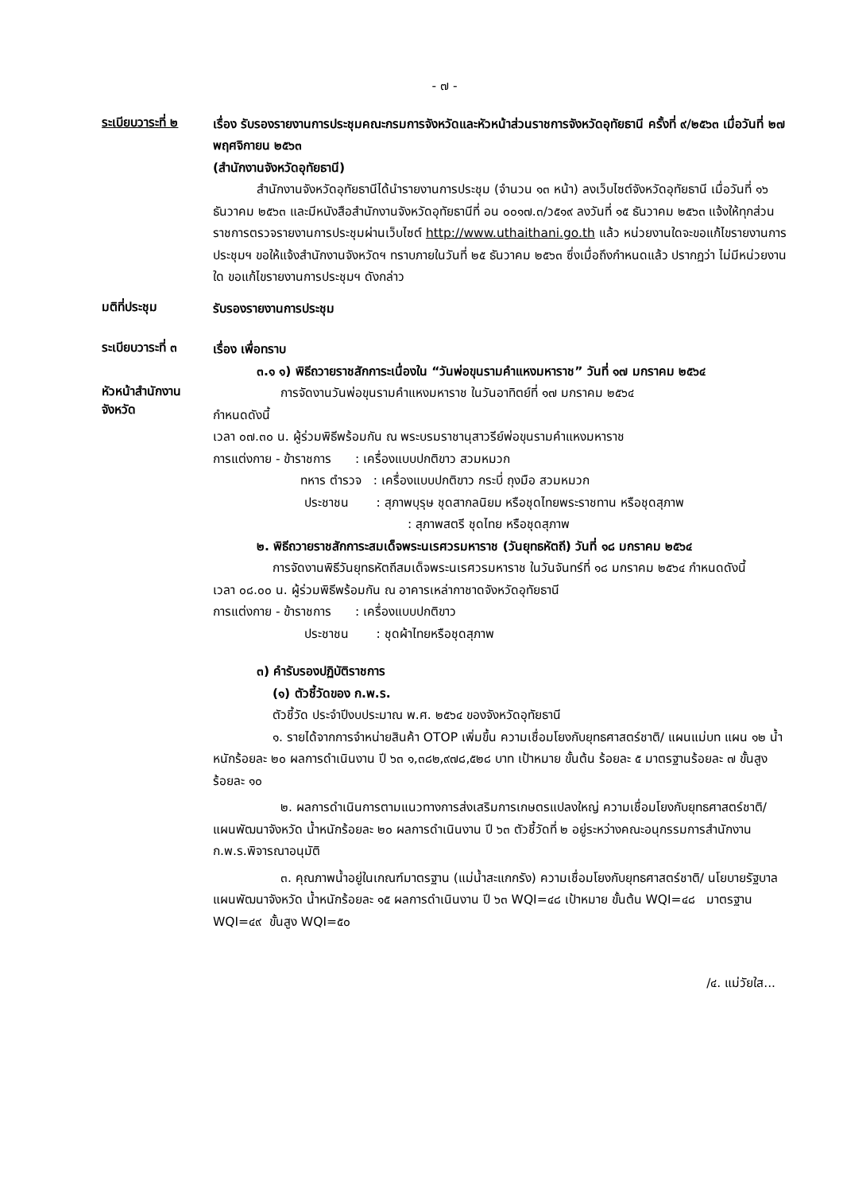- ๗ -
ระเบียบวาระที่ ๒
เรื่อง รับรองรายงานการประชุมคณะกรมการจังหวัดและหัวหน้าส่วนราชการจังหวัดอุทัยธานี ครั้งที่ ๙/๒๕๖๓ เมื่อวันที่ ๒๗ พฤศจิกายน ๒๕๖๓
(สำนักงานจังหวัดอุทัยธานี)
สำนักงานจังหวัดอุทัยธานีได้นำรายงานการประชุม (จำนวน ๑๓ หน้า) ลงเว็บไซต์จังหวัดอุทัยธานี เมื่อวันที่ ๑๖ ธันวาคม ๒๕๖๓ และมีหนังสือสำนักงานจังหวัดอุทัยธานีที่ อน ๐๐๑๗.๓/ว๕๑๙ ลงวันที่ ๑๕ ธันวาคม ๒๕๖๓ แจ้งให้ทุกส่วนราชการตรวจรายงานการประชุมผ่านเว็บไซต์ http://www.uthaithani.go.th แล้ว หน่วยงานใดจะขอแก้ไขรายงานการประชุมฯ ขอให้แจ้งสำนักงานจังหวัดฯ ทราบภายในวันที่ ๒๕ ธันวาคม ๒๕๖๓ ซึ่งเมื่อถึงกำหนดแล้ว ปรากฏว่า ไม่มีหน่วยงานใด ขอแก้ไขรายงานการประชุมฯ ดังกล่าว
มติที่ประชุม
รับรองรายงานการประชุม
ระเบียบวาระที่ ๓
เรื่อง เพื่อทราบ
๓.๑ ๑) พิธีถวายราชสักการะเนื่องใน “วันพ่อขุนรามคำแหงมหาราช” วันที่ ๑๗ มกราคม ๒๕๖๔
หัวหน้าสำนักงานจังหวัด
การจัดงานวันพ่อขุนรามคำแหงมหาราช ในวันอาทิตย์ที่ ๑๗ มกราคม ๒๕๖๔
กำหนดดังนี้
เวลา ๐๗.๓๐ น. ผู้ร่วมพิธีพร้อมกัน ณ พระบรมราชานุสาวรีย์พ่อขุนรามคำแหงมหาราช
การแต่งกาย - ข้าราชการ : เครื่องแบบปกติขาว สวมหมวก
ทหาร ตำรวจ : เครื่องแบบปกติขาว กระบี่ ถุงมือ สวมหมวก
ประชาชน : สุภาพบุรุษ ชุดสากลนิยม หรือชุดไทยพระราชทาน หรือชุดสุภาพ
: สุภาพสตรี ชุดไทย หรือชุดสุภาพ
๒. พิธีถวายราชสักการะสมเด็จพระนเรศวรมหาราช (วันยุทธหัตถี) วันที่ ๑๘ มกราคม ๒๕๖๔
การจัดงานพิธีวันยุทธหัตถีสมเด็จพระนเรศวรมหาราช ในวันจันทร์ที่ ๑๘ มกราคม ๒๕๖๔ กำหนดดังนี้
เวลา ๐๘.๐๐ น. ผู้ร่วมพิธีพร้อมกัน ณ อาคารเหล่ากาชาดจังหวัดอุทัยธานี
การแต่งกาย - ข้าราชการ : เครื่องแบบปกติขาว
ประชาชน : ชุดผ้าไทยหรือชุดสุภาพ
๓) คำรับรองปฏิบัติราชการ
(๑) ตัวชี้วัดของ ก.พ.ร.
ตัวชี้วัด ประจำปีงบประมาณ พ.ศ. ๒๕๖๔ ของจังหวัดอุทัยธานี
๑. รายได้จากการจำหน่ายสินค้า OTOP เพิ่มขึ้น ความเชื่อมโยงกับยุทธศาสตร์ชาติ/ แผนแม่บท แผน ๑๒ น้ำหนักร้อยละ ๒๐ ผลการดำเนินงาน ปี ๖๓ ๑,๓๘๒,๙๗๘,๕๒๘ บาท เป้าหมาย ขั้นต้น ร้อยละ ๕ มาตรฐานร้อยละ ๗ ขั้นสูงร้อยละ ๑๐
๒. ผลการดำเนินการตามแนวทางการส่งเสริมการเกษตรแปลงใหญ่ ความเชื่อมโยงกับยุทธศาสตร์ชาติ/แผนพัฒนาจังหวัด น้ำหนักร้อยละ ๒๐ ผลการดำเนินงาน ปี ๖๓ ตัวชี้วัดที่ ๒ อยู่ระหว่างคณะอนุกรรมการสำนักงาน ก.พ.ร.พิจารณาอนุมัติ
๓. คุณภาพน้ำอยู่ในเกณฑ์มาตรฐาน (แม่น้ำสะแกกรัง) ความเชื่อมโยงกับยุทธศาสตร์ชาติ/ นโยบายรัฐบาล แผนพัฒนาจังหวัด น้ำหนักร้อยละ ๑๕ ผลการดำเนินงาน ปี ๖๓ WQI=๔๘ เป้าหมาย ขั้นต้น WQI=๔๘ มาตรฐาน WQI=๔๙ ขั้นสูง WQI=๕๐
/๔. แม่วัยใส...